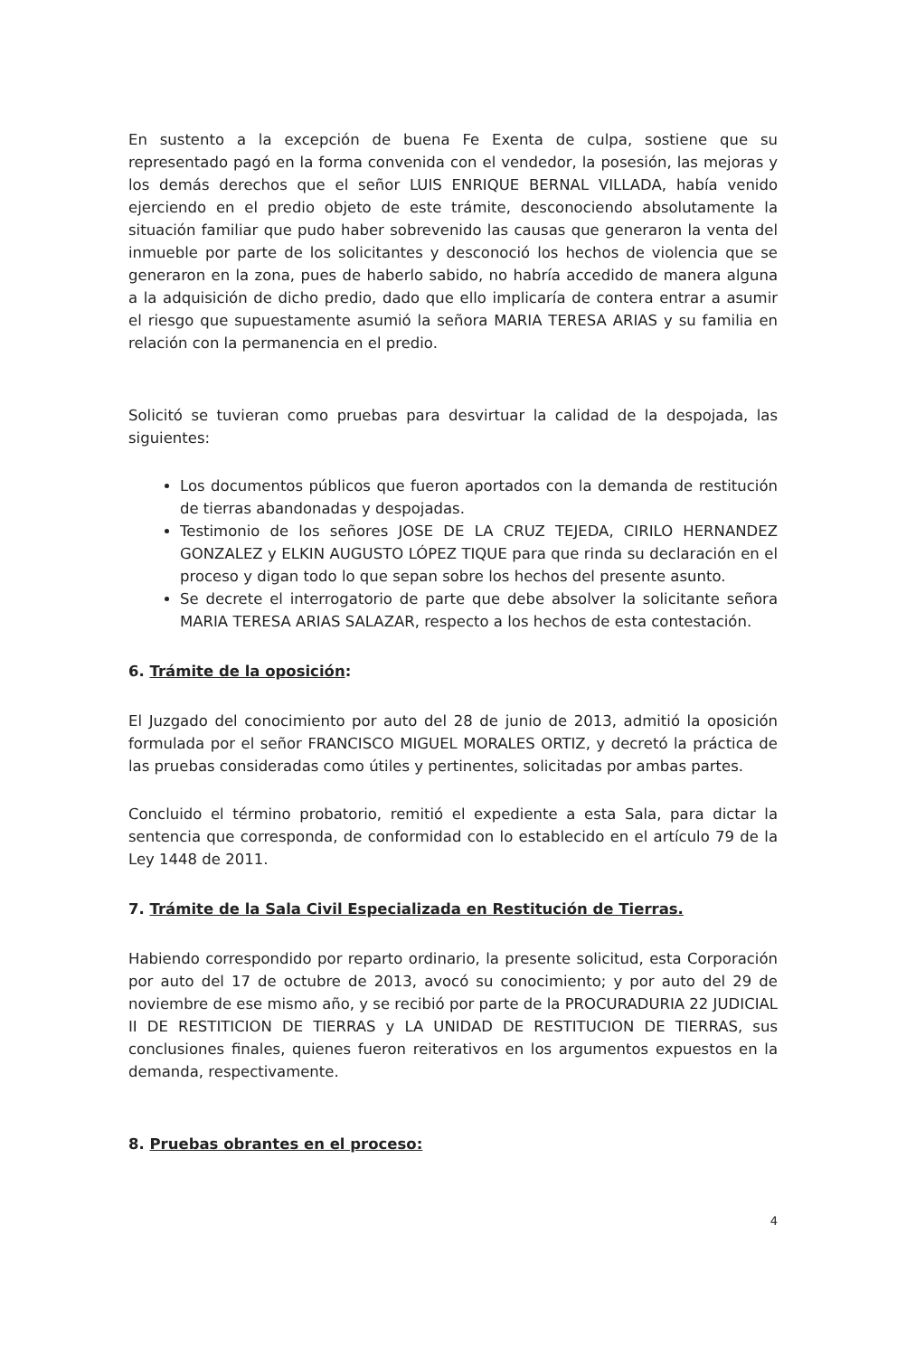En sustento a la excepción de buena Fe Exenta de culpa, sostiene que su representado pagó en la forma convenida con el vendedor, la posesión, las mejoras y los demás derechos que el señor LUIS ENRIQUE BERNAL VILLADA, había venido ejerciendo en el predio objeto de este trámite, desconociendo absolutamente la situación familiar que pudo haber sobrevenido las causas que generaron la venta del inmueble por parte de los solicitantes y desconoció los hechos de violencia que se generaron en la zona, pues de haberlo sabido, no habría accedido de manera alguna a la adquisición de dicho predio, dado que ello implicaría de contera entrar a asumir el riesgo que supuestamente asumió la señora MARIA TERESA ARIAS y su familia en relación con la permanencia en el predio.
Solicitó se tuvieran como pruebas para desvirtuar la calidad de la despojada, las siguientes:
Los documentos públicos que fueron aportados con la demanda de restitución de tierras abandonadas y despojadas.
Testimonio de los señores JOSE DE LA CRUZ TEJEDA, CIRILO HERNANDEZ GONZALEZ y ELKIN AUGUSTO LÓPEZ TIQUE para que rinda su declaración en el proceso y digan todo lo que sepan sobre los hechos del presente asunto.
Se decrete el interrogatorio de parte que debe absolver la solicitante señora MARIA TERESA ARIAS SALAZAR, respecto a los hechos de esta contestación.
6. Trámite de la oposición:
El Juzgado del conocimiento por auto del 28 de junio de 2013, admitió la oposición formulada por el señor FRANCISCO MIGUEL MORALES ORTIZ, y decretó la práctica de las pruebas consideradas como útiles y pertinentes, solicitadas por ambas partes.
Concluido el término probatorio, remitió el expediente a esta Sala, para dictar la sentencia que corresponda, de conformidad con lo establecido en el artículo 79 de la Ley 1448 de 2011.
7. Trámite de la Sala Civil Especializada en Restitución de Tierras.
Habiendo correspondido por reparto ordinario, la presente solicitud, esta Corporación por auto del 17 de octubre de 2013, avocó su conocimiento; y por auto del 29 de noviembre de ese mismo año, y se recibió por parte de la PROCURADURIA 22 JUDICIAL II DE RESTITICION DE TIERRAS y LA UNIDAD DE RESTITUCION DE TIERRAS, sus conclusiones finales, quienes fueron reiterativos en los argumentos expuestos en la demanda, respectivamente.
8. Pruebas obrantes en el proceso:
4